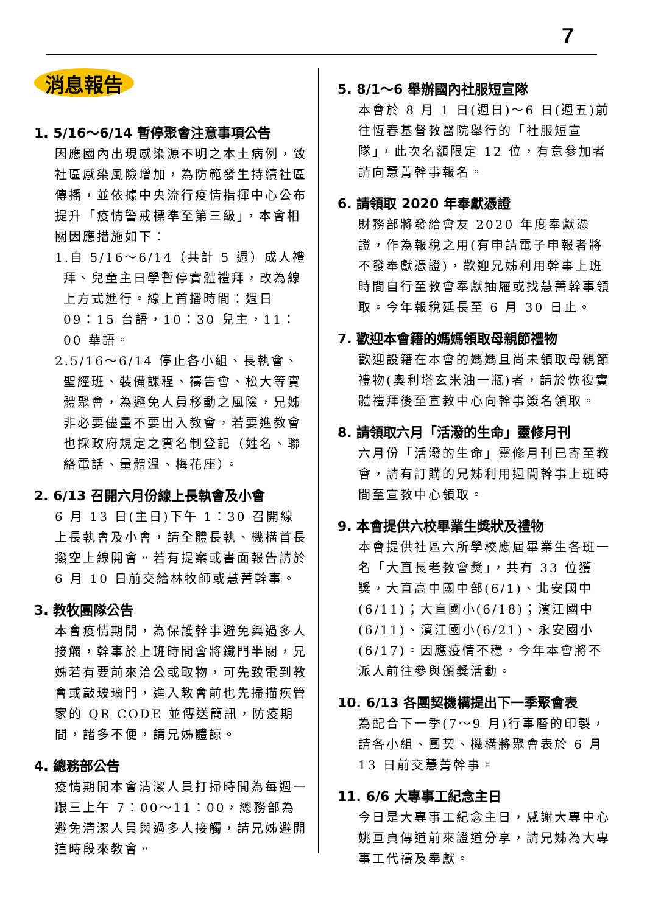7
消息報告
1. 5/16～6/14 暫停聚會注意事項公告
因應國內出現感染源不明之本土病例，致社區感染風險增加，為防範發生持續社區傳播，並依據中央流行疫情指揮中心公布提升「疫情警戒標準至第三級」，本會相關因應措施如下：
1.自 5/16～6/14（共計 5 週）成人禮拜、兒童主日學暫停實體禮拜，改為線上方式進行。線上首播時間：週日 09：15 台語，10：30 兒主，11：00 華語。
2.5/16～6/14 停止各小組、長執會、聖經班、裝備課程、禱告會、松大等實體聚會，為避免人員移動之風險，兄姊非必要儘量不要出入教會，若要進教會也採政府規定之實名制登記（姓名、聯絡電話、量體溫、梅花座）。
2. 6/13 召開六月份線上長執會及小會
6 月 13 日(主日)下午 1：30 召開線上長執會及小會，請全體長執、機構首長撥空上線開會。若有提案或書面報告請於 6 月 10 日前交給林牧師或慧菁幹事。
3. 教牧團隊公告
本會疫情期間，為保護幹事避免與過多人接觸，幹事於上班時間會將鐵門半關，兄姊若有要前來洽公或取物，可先致電到教會或敲玻璃門，進入教會前也先掃描疾管家的 QR CODE 並傳送簡訊，防疫期間，諸多不便，請兄姊體諒。
4. 總務部公告
疫情期間本會清潔人員打掃時間為每週一跟三上午 7：00～11：00，總務部為避免清潔人員與過多人接觸，請兄姊避開這時段來教會。
5. 8/1～6 舉辦國內社服短宣隊
本會於 8 月 1 日(週日)～6 日(週五)前往恆春基督教醫院舉行的「社服短宣隊」，此次名額限定 12 位，有意參加者請向慧菁幹事報名。
6. 請領取 2020 年奉獻憑證
財務部將發給會友 2020 年度奉獻憑證，作為報稅之用(有申請電子申報者將不發奉獻憑證)，歡迎兄姊利用幹事上班時間自行至教會奉獻抽屜或找慧菁幹事領取。今年報稅延長至 6 月 30 日止。
7. 歡迎本會籍的媽媽領取母親節禮物
歡迎設籍在本會的媽媽且尚未領取母親節禮物(奧利塔玄米油一瓶)者，請於恢復實體禮拜後至宣教中心向幹事簽名領取。
8. 請領取六月「活潑的生命」靈修月刊
六月份「活潑的生命」靈修月刊已寄至教會，請有訂購的兄姊利用週間幹事上班時間至宣教中心領取。
9. 本會提供六校畢業生獎狀及禮物
本會提供社區六所學校應屆畢業生各班一名「大直長老教會獎」，共有 33 位獲獎，大直高中國中部(6/1)、北安國中(6/11)；大直國小(6/18)；濱江國中(6/11)、濱江國小(6/21)、永安國小(6/17)。因應疫情不穩，今年本會將不派人前往參與頒獎活動。
10. 6/13 各團契機構提出下一季聚會表
為配合下一季(7～9 月)行事曆的印製，請各小組、團契、機構將聚會表於 6 月 13 日前交慧菁幹事。
11. 6/6 大專事工紀念主日
今日是大專事工紀念主日，感謝大專中心姚亘貞傳道前來證道分享，請兄姊為大專事工代禱及奉獻。